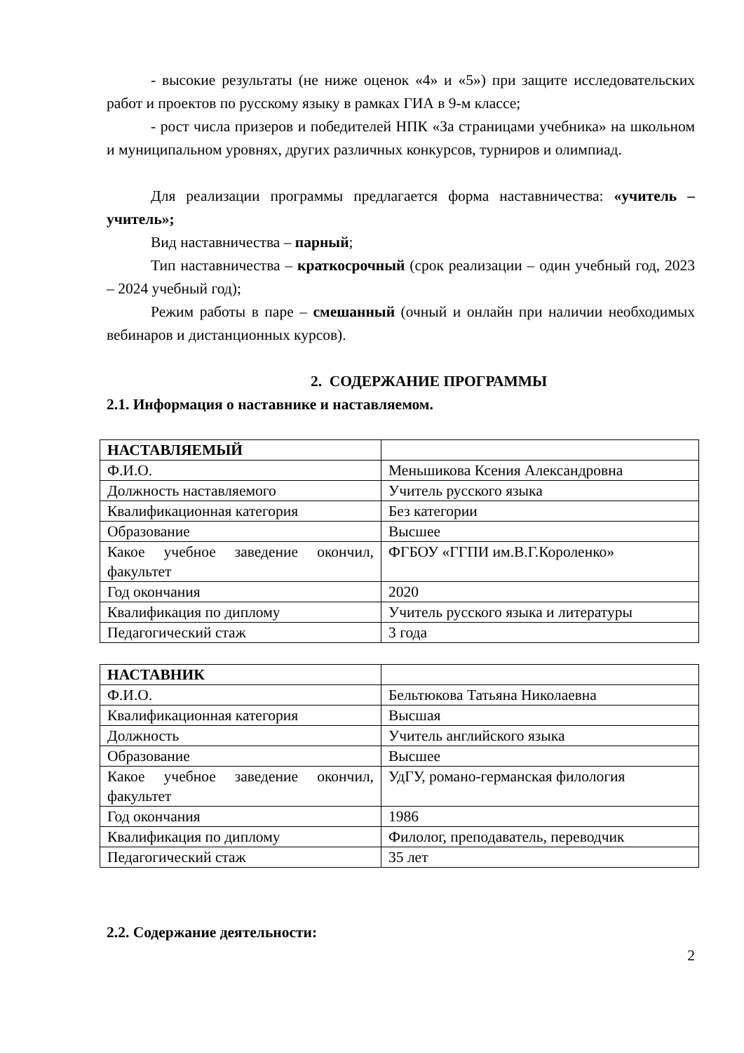- высокие результаты (не ниже оценок «4» и «5») при защите исследовательских работ и проектов по русскому языку в рамках ГИА в 9-м классе;
- рост числа призеров и победителей НПК «За страницами учебника» на школьном и муниципальном уровнях, других различных конкурсов, турниров и олимпиад.
Для реализации программы предлагается форма наставничества: «учитель – учитель»;
Вид наставничества – парный;
Тип наставничества – краткосрочный (срок реализации – один учебный год, 2023 – 2024 учебный год);
Режим работы в паре – смешанный (очный и онлайн при наличии необходимых вебинаров и дистанционных курсов).
2. СОДЕРЖАНИЕ ПРОГРАММЫ
2.1. Информация о наставнике и наставляемом.
| НАСТАВЛЯЕМЫЙ | |
| Ф.И.О. | Меньшикова Ксения Александровна |
| Должность наставляемого | Учитель русского языка |
| Квалификационная категория | Без категории |
| Образование | Высшее |
| Какое учебное заведение окончил, факультет | ФГБОУ «ГГПИ им.В.Г.Короленко» |
| Год окончания | 2020 |
| Квалификация по диплому | Учитель русского языка и литературы |
| Педагогический стаж | 3 года |
| НАСТАВНИК | |
| Ф.И.О. | Бельтюкова Татьяна Николаевна |
| Квалификационная категория | Высшая |
| Должность | Учитель английского языка |
| Образование | Высшее |
| Какое учебное заведение окончил, факультет | УдГУ, романо-германская филология |
| Год окончания | 1986 |
| Квалификация по диплому | Филолог, преподаватель, переводчик |
| Педагогический стаж | 35 лет |
2.2. Содержание деятельности:
2